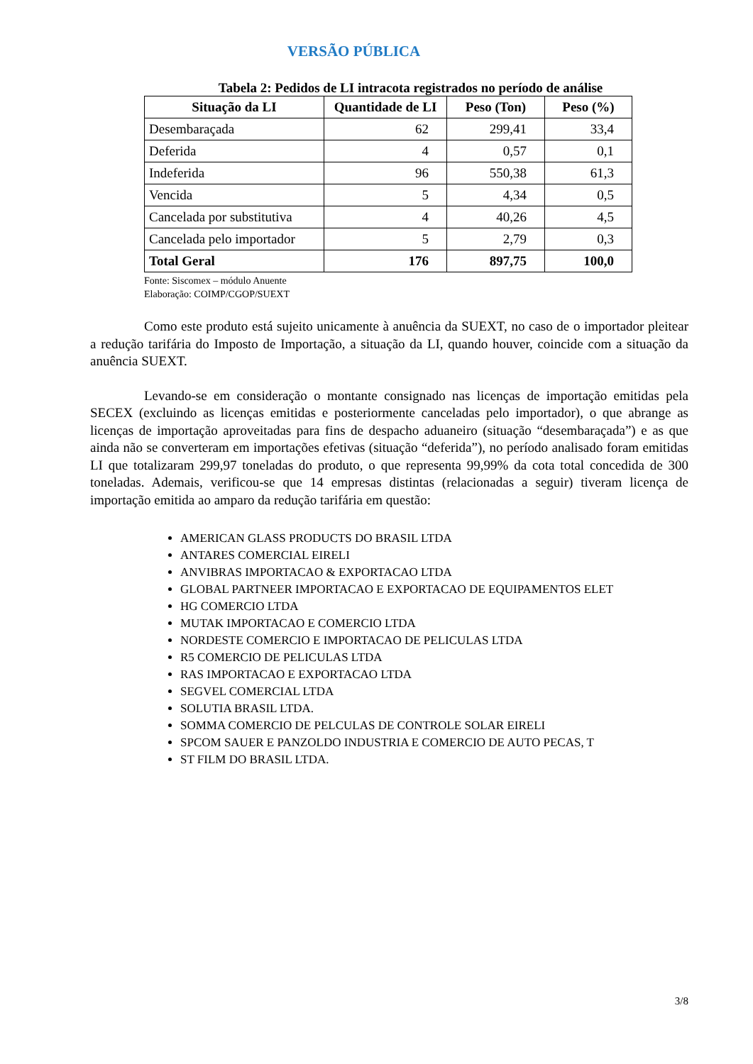VERSÃO PÚBLICA
Tabela 2: Pedidos de LI intracota registrados no período de análise
| Situação da LI | Quantidade de LI | Peso (Ton) | Peso (%) |
| --- | --- | --- | --- |
| Desembaraçada | 62 | 299,41 | 33,4 |
| Deferida | 4 | 0,57 | 0,1 |
| Indeferida | 96 | 550,38 | 61,3 |
| Vencida | 5 | 4,34 | 0,5 |
| Cancelada por substitutiva | 4 | 40,26 | 4,5 |
| Cancelada pelo importador | 5 | 2,79 | 0,3 |
| Total Geral | 176 | 897,75 | 100,0 |
Fonte: Siscomex – módulo Anuente
Elaboração: COIMP/CGOP/SUEXT
Como este produto está sujeito unicamente à anuência da SUEXT, no caso de o importador pleitear a redução tarifária do Imposto de Importação, a situação da LI, quando houver, coincide com a situação da anuência SUEXT.
Levando-se em consideração o montante consignado nas licenças de importação emitidas pela SECEX (excluindo as licenças emitidas e posteriormente canceladas pelo importador), o que abrange as licenças de importação aproveitadas para fins de despacho aduaneiro (situação “desembaraçada”) e as que ainda não se converteram em importações efetivas (situação “deferida”), no período analisado foram emitidas LI que totalizaram 299,97 toneladas do produto, o que representa 99,99% da cota total concedida de 300 toneladas. Ademais, verificou-se que 14 empresas distintas (relacionadas a seguir) tiveram licença de importação emitida ao amparo da redução tarifária em questão:
AMERICAN GLASS PRODUCTS DO BRASIL LTDA
ANTARES COMERCIAL EIRELI
ANVIBRAS IMPORTACAO & EXPORTACAO LTDA
GLOBAL PARTNEER IMPORTACAO E EXPORTACAO DE EQUIPAMENTOS ELET
HG COMERCIO LTDA
MUTAK IMPORTACAO E COMERCIO LTDA
NORDESTE COMERCIO E IMPORTACAO DE PELICULAS LTDA
R5 COMERCIO DE PELICULAS LTDA
RAS IMPORTACAO E EXPORTACAO LTDA
SEGVEL COMERCIAL LTDA
SOLUTIA BRASIL LTDA.
SOMMA COMERCIO DE PELCULAS DE CONTROLE SOLAR EIRELI
SPCOM SAUER E PANZOLDO INDUSTRIA E COMERCIO DE AUTO PECAS, T
ST FILM DO BRASIL LTDA.
3/8